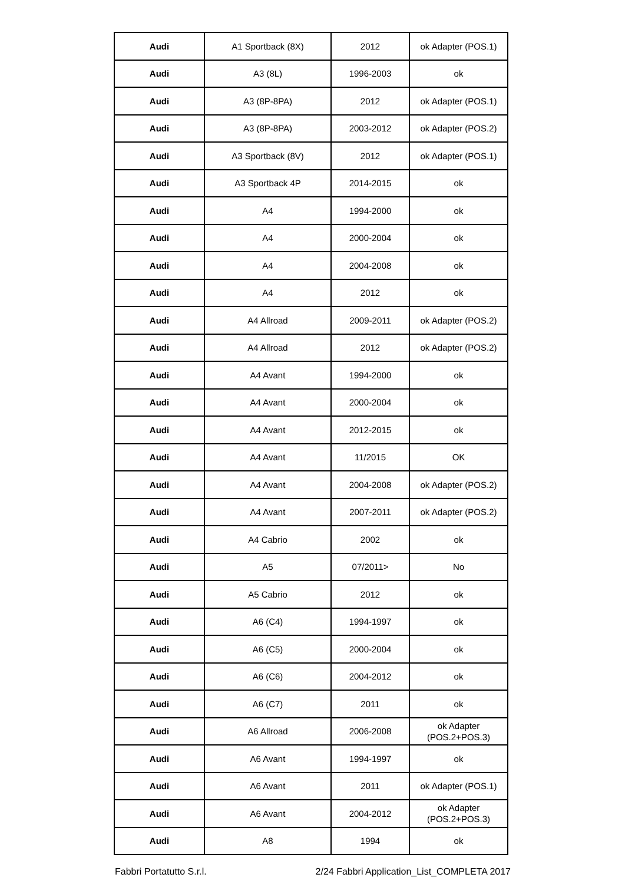| Audi | A1 Sportback (8X) | 2012 | ok Adapter (POS.1) |
| Audi | A3 (8L) | 1996-2003 | ok |
| Audi | A3 (8P-8PA) | 2012 | ok Adapter (POS.1) |
| Audi | A3 (8P-8PA) | 2003-2012 | ok Adapter (POS.2) |
| Audi | A3 Sportback (8V) | 2012 | ok Adapter (POS.1) |
| Audi | A3 Sportback 4P | 2014-2015 | ok |
| Audi | A4 | 1994-2000 | ok |
| Audi | A4 | 2000-2004 | ok |
| Audi | A4 | 2004-2008 | ok |
| Audi | A4 | 2012 | ok |
| Audi | A4 Allroad | 2009-2011 | ok Adapter (POS.2) |
| Audi | A4 Allroad | 2012 | ok Adapter (POS.2) |
| Audi | A4 Avant | 1994-2000 | ok |
| Audi | A4 Avant | 2000-2004 | ok |
| Audi | A4 Avant | 2012-2015 | ok |
| Audi | A4 Avant | 11/2015 | OK |
| Audi | A4 Avant | 2004-2008 | ok Adapter (POS.2) |
| Audi | A4 Avant | 2007-2011 | ok Adapter (POS.2) |
| Audi | A4 Cabrio | 2002 | ok |
| Audi | A5 | 07/2011> | No |
| Audi | A5 Cabrio | 2012 | ok |
| Audi | A6 (C4) | 1994-1997 | ok |
| Audi | A6 (C5) | 2000-2004 | ok |
| Audi | A6 (C6) | 2004-2012 | ok |
| Audi | A6 (C7) | 2011 | ok |
| Audi | A6 Allroad | 2006-2008 | ok Adapter (POS.2+POS.3) |
| Audi | A6 Avant | 1994-1997 | ok |
| Audi | A6 Avant | 2011 | ok Adapter (POS.1) |
| Audi | A6 Avant | 2004-2012 | ok Adapter (POS.2+POS.3) |
| Audi | A8 | 1994 | ok |
Fabbri Portatutto S.r.l. 2/24 Fabbri Application_List_COMPLETA 2017